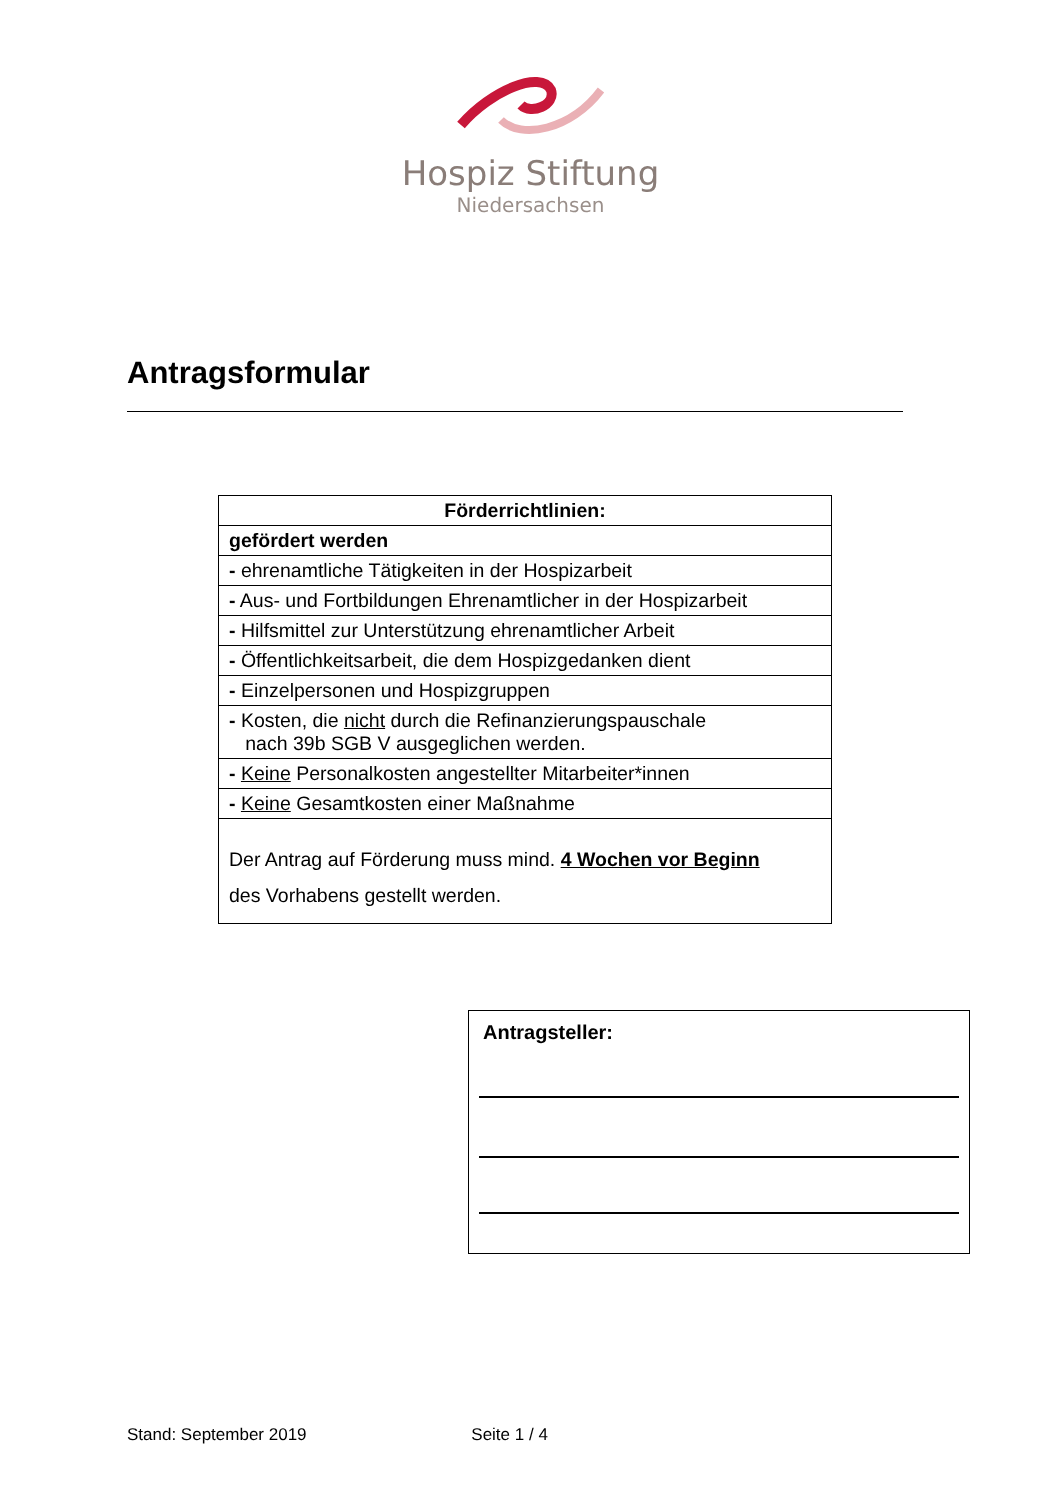Hospiz Stiftung
Niedersachsen
Antragsformular
| Förderrichtlinien: |
| --- |
| gefördert werden |
| - ehrenamtliche Tätigkeiten in der Hospizarbeit |
| - Aus- und Fortbildungen Ehrenamtlicher in der Hospizarbeit |
| - Hilfsmittel zur Unterstützung ehrenamtlicher Arbeit |
| - Öffentlichkeitsarbeit, die dem Hospizgedanken dient |
| - Einzelpersonen und Hospizgruppen |
| - Kosten, die nicht durch die Refinanzierungspauschale nach 39b SGB V ausgeglichen werden. |
| - Keine Personalkosten angestellter Mitarbeiter*innen |
| - Keine Gesamtkosten einer Maßnahme |
| Der Antrag auf Förderung muss mind. 4 Wochen vor Beginn des Vorhabens gestellt werden. |
Antragsteller:
Stand: September 2019 Seite 1 / 4